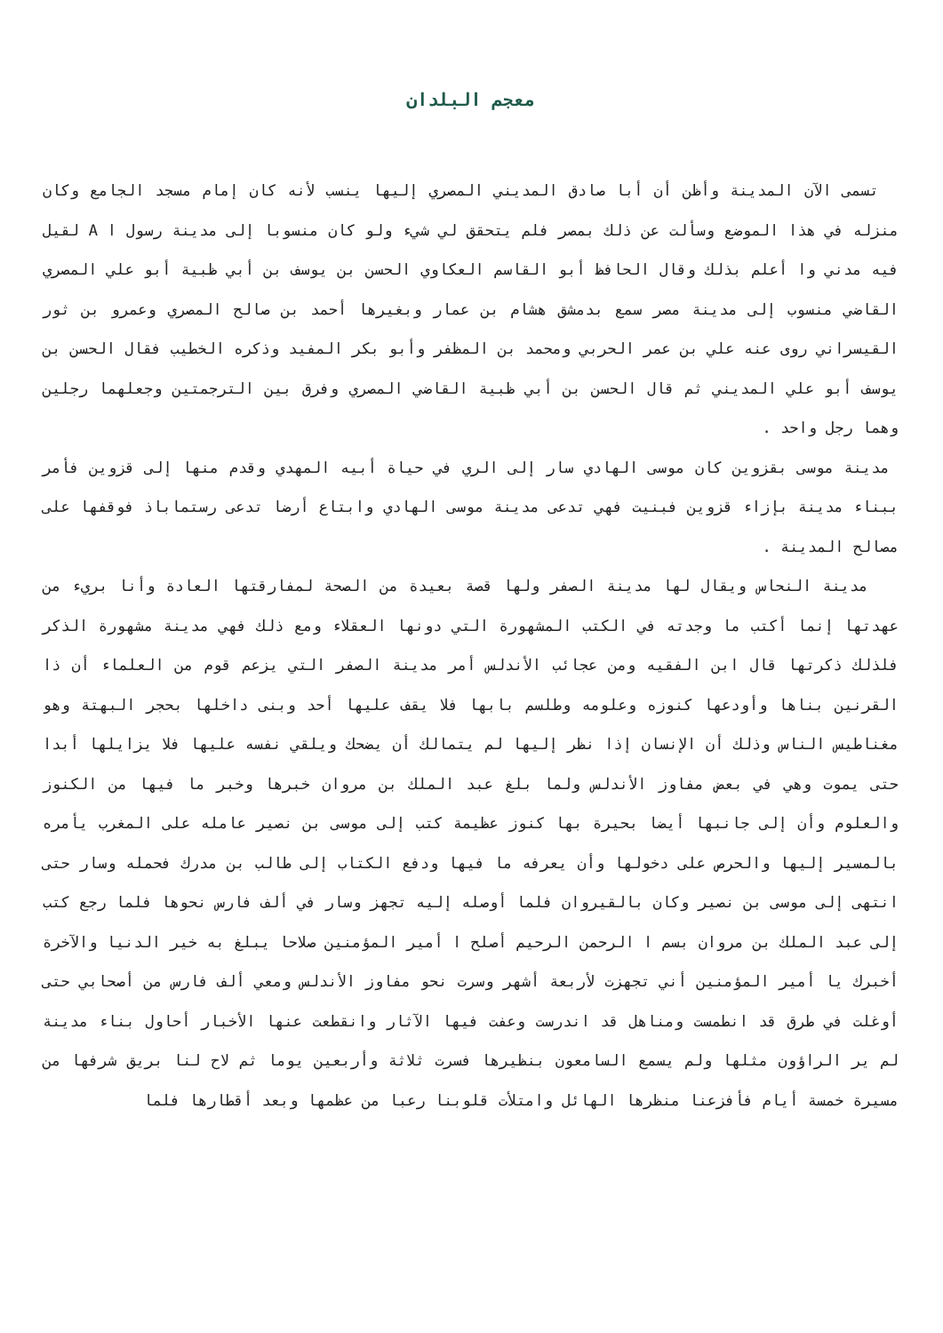معجم البلدان
تسمى الآن المدينة وأظن أن أبا صادق المديني المصري إليها ينسب لأنه كان إمام مسجد الجامع وكان منزله في هذا الموضع وسألت عن ذلك بمصر فلم يتحقق لي شيء ولو كان منسوبا إلى مدينة رسول ا A لقيل فيه مدني وا أعلم بذلك وقال الحافظ أبو القاسم العكاوي الحسن بن يوسف بن أبي ظبية أبو علي المصري القاضي منسوب إلى مدينة مصر سمع بدمشق هشام بن عمار وبغيرها أحمد بن صالح المصري وعمرو بن ثور القيسراني روى عنه علي بن عمر الحربي ومحمد بن المظفر وأبو بكر المفيد وذكره الخطيب فقال الحسن بن يوسف أبو علي المديني ثم قال الحسن بن أبي ظبية القاضي المصري وفرق بين الترجمتين وجعلهما رجلين وهما رجل واحد .
مدينة موسى بقزوين كان موسى الهادي سار إلى الري في حياة أبيه المهدي وقدم منها إلى قزوين فأمر ببناء مدينة بإزاء قزوين فبنيت فهي تدعى مدينة موسى الهادي وابتاع أرضا تدعى رستماباذ فوقفها على مصالح المدينة .
مدينة النحاس ويقال لها مدينة الصفر ولها قصة بعيدة من الصحة لمفارقتها العادة وأنا بريء من عهدتها إنما أكتب ما وجدته في الكتب المشهورة التي دونها العقلاء ومع ذلك فهي مدينة مشهورة الذكر فلذلك ذكرتها قال ابن الفقيه ومن عجائب الأندلس أمر مدينة الصفر التي يزعم قوم من العلماء أن ذا القرنين بناها وأودعها كنوزه وعلومه وطلسم بابها فلا يقف عليها أحد وبنى داخلها بحجر البهتة وهو مغناطيس الناس وذلك أن الإنسان إذا نظر إليها لم يتمالك أن يضحك ويلقي نفسه عليها فلا يزايلها أبدا حتى يموت وهي في بعض مفاوز الأندلس ولما بلغ عبد الملك بن مروان خبرها وخبر ما فيها من الكنوز والعلوم وأن إلى جانبها أيضا بحيرة بها كنوز عظيمة كتب إلى موسى بن نصير عامله على المغرب يأمره بالمسير إليها والحرص على دخولها وأن يعرفه ما فيها ودفع الكتاب إلى طالب بن مدرك فحمله وسار حتى انتهى إلى موسى بن نصير وكان بالقيروان فلما أوصله إليه تجهز وسار في ألف فارس نحوها فلما رجع كتب إلى عبد الملك بن مروان بسم ا الرحمن الرحيم أصلح ا أمير المؤمنين صلاحا يبلغ به خير الدنيا والآخرة أخبرك يا أمير المؤمنين أني تجهزت لأربعة أشهر وسرت نحو مفاوز الأندلس ومعي ألف فارس من أصحابي حتى أوغلت في طرق قد انطمست ومناهل قد اندرست وعفت فيها الآثار وانقطعت عنها الأخبار أحاول بناء مدينة لم ير الراؤون مثلها ولم يسمع السامعون بنظيرها فسرت ثلاثة وأربعين يوما ثم لاح لنا بريق شرفها من مسيرة خمسة أيام فأفزعنا منظرها الهائل وامتلأت قلوبنا رعبا من عظمها وبعد أقطارها فلما